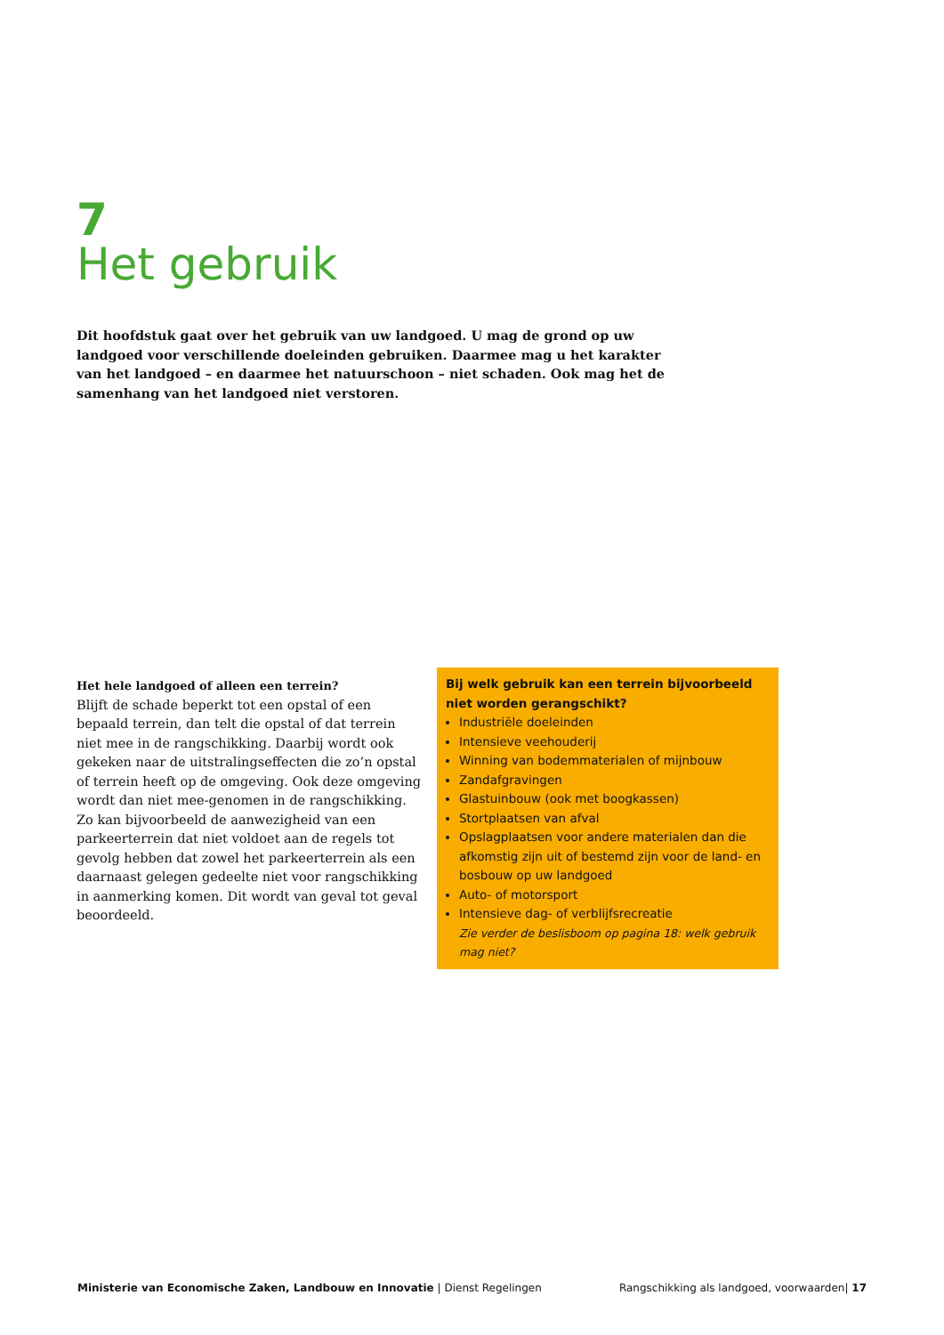7
Het gebruik
Dit hoofdstuk gaat over het gebruik van uw landgoed. U mag de grond op uw landgoed voor verschillende doeleinden gebruiken. Daarmee mag u het karakter van het landgoed – en daarmee het natuurschoon – niet schaden. Ook mag het de samenhang van het landgoed niet verstoren.
Het hele landgoed of alleen een terrein?
Blijft de schade beperkt tot een opstal of een bepaald terrein, dan telt die opstal of dat terrein niet mee in de rangschikking. Daarbij wordt ook gekeken naar de uitstralingseffecten die zo’n opstal of terrein heeft op de omgeving. Ook deze omgeving wordt dan niet mee-genomen in de rangschikking.
Zo kan bijvoorbeeld de aanwezigheid van een parkeerterrein dat niet voldoet aan de regels tot gevolg hebben dat zowel het parkeerterrein als een daarnaast gelegen gedeelte niet voor rangschikking in aanmerking komen. Dit wordt van geval tot geval beoordeeld.
Bij welk gebruik kan een terrein bijvoorbeeld niet worden gerangschikt?
Industriële doeleinden
Intensieve veehouderij
Winning van bodemmaterialen of mijnbouw
Zandafgravingen
Glastuinbouw (ook met boogkassen)
Stortplaatsen van afval
Opslagplaatsen voor andere materialen dan die afkomstig zijn uit of bestemd zijn voor de land- en bosbouw op uw landgoed
Auto- of motorsport
Intensieve dag- of verblijfsrecreatie
Zie verder de beslisboom op pagina 18: welk gebruik mag niet?
Ministerie van Economische Zaken, Landbouw en Innovatie | Dienst Regelingen Rangschikking als landgoed, voorwaarden| 17